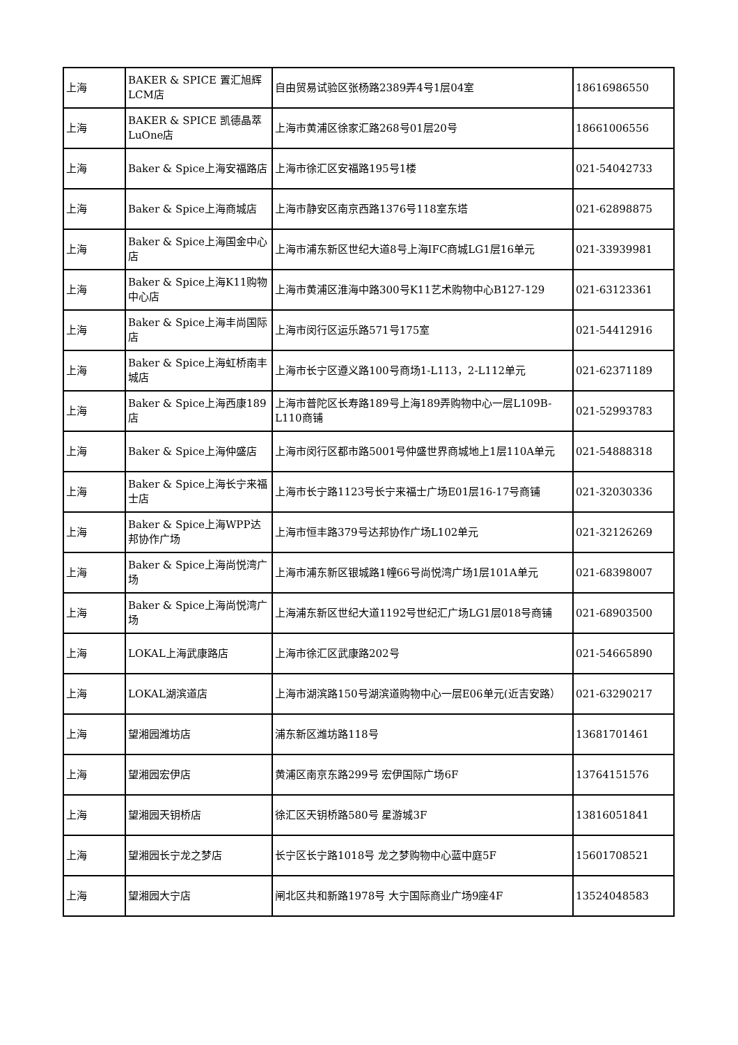| 上海 | BAKER & SPICE 置汇旭辉LCM店 | 自由贸易试验区张杨路2389弄4号1层04室 | 18616986550 |
| 上海 | BAKER & SPICE 凯德晶萃LuOne店 | 上海市黄浦区徐家汇路268号01层20号 | 18661006556 |
| 上海 | Baker & Spice上海安福路店 | 上海市徐汇区安福路195号1楼 | 021-54042733 |
| 上海 | Baker & Spice上海商城店 | 上海市静安区南京西路1376号118室东塔 | 021-62898875 |
| 上海 | Baker & Spice上海国金中心店 | 上海市浦东新区世纪大道8号上海IFC商城LG1层16单元 | 021-33939981 |
| 上海 | Baker & Spice上海K11购物中心店 | 上海市黄浦区淮海中路300号K11艺术购物中心B127-129 | 021-63123361 |
| 上海 | Baker & Spice上海丰尚国际店 | 上海市闵行区运乐路571号175室 | 021-54412916 |
| 上海 | Baker & Spice上海虹桥南丰城店 | 上海市长宁区遵义路100号商场1-L113，2-L112单元 | 021-62371189 |
| 上海 | Baker & Spice上海西康189店 | 上海市普陀区长寿路189号上海189弄购物中心一层L109B-L110商铺 | 021-52993783 |
| 上海 | Baker & Spice上海仲盛店 | 上海市闵行区都市路5001号仲盛世界商城地上1层110A单元 | 021-54888318 |
| 上海 | Baker & Spice上海长宁来福士店 | 上海市长宁路1123号长宁来福士广场E01层16-17号商铺 | 021-32030336 |
| 上海 | Baker & Spice上海WPP达邦协作广场 | 上海市恒丰路379号达邦协作广场L102单元 | 021-32126269 |
| 上海 | Baker & Spice上海尚悦湾广场 | 上海市浦东新区银城路1幢66号尚悦湾广场1层101A单元 | 021-68398007 |
| 上海 | Baker & Spice上海尚悦湾广场 | 上海浦东新区世纪大道1192号世纪汇广场LG1层018号商铺 | 021-68903500 |
| 上海 | LOKAL上海武康路店 | 上海市徐汇区武康路202号 | 021-54665890 |
| 上海 | LOKAL湖滨道店 | 上海市湖滨路150号湖滨道购物中心一层E06单元(近吉安路） | 021-63290217 |
| 上海 | 望湘园潍坊店 | 浦东新区潍坊路118号 | 13681701461 |
| 上海 | 望湘园宏伊店 | 黄浦区南京东路299号 宏伊国际广场6F | 13764151576 |
| 上海 | 望湘园天钥桥店 | 徐汇区天钥桥路580号 星游城3F | 13816051841 |
| 上海 | 望湘园长宁龙之梦店 | 长宁区长宁路1018号 龙之梦购物中心蓝中庭5F | 15601708521 |
| 上海 | 望湘园大宁店 | 闸北区共和新路1978号 大宁国际商业广场9座4F | 13524048583 |